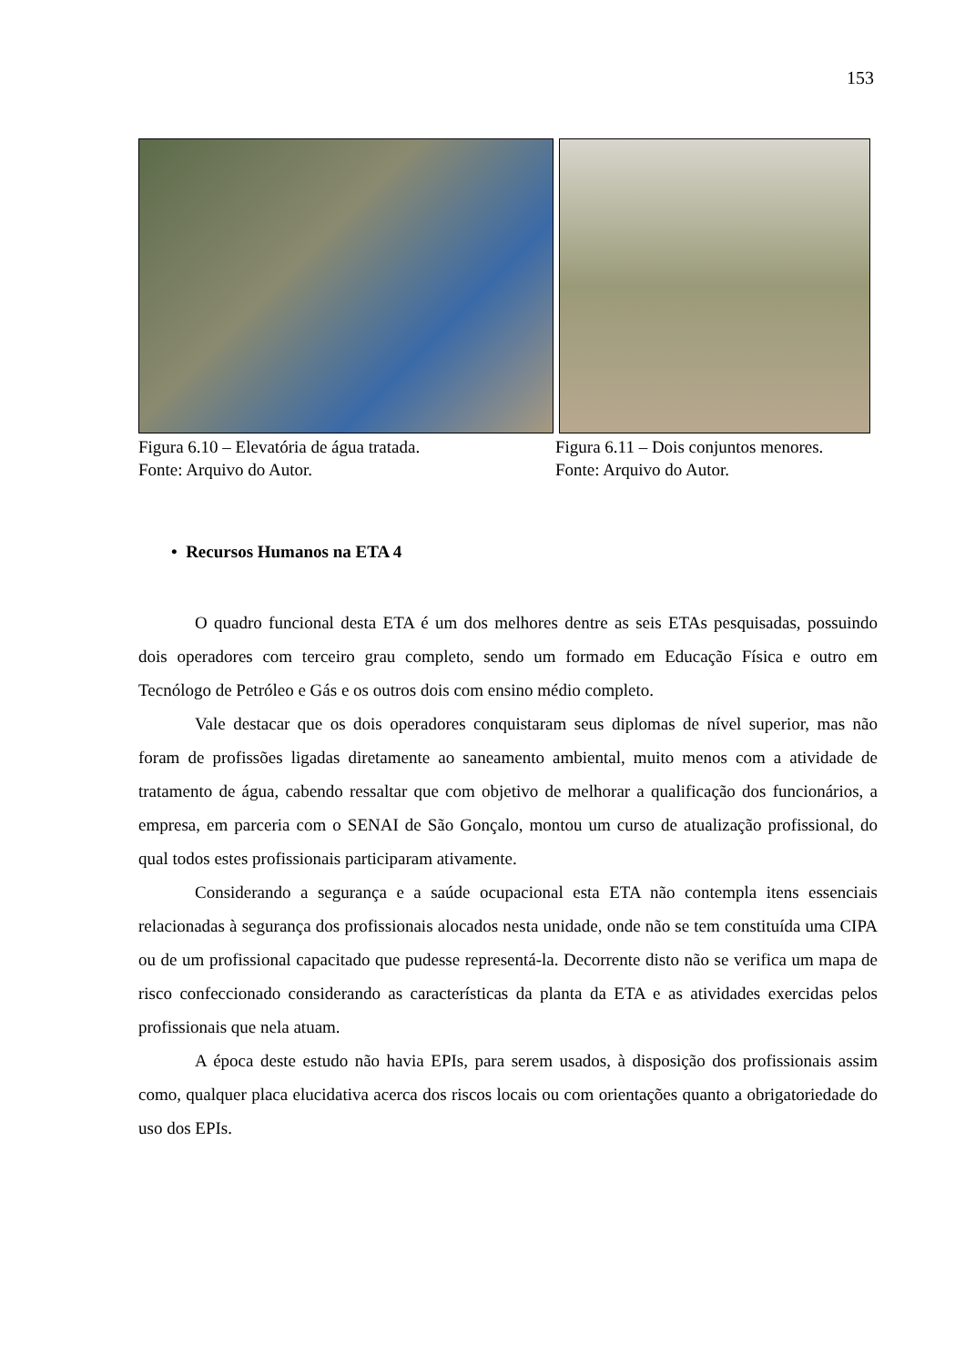153
Figura 6.10 – Elevatória de água tratada.
Fonte: Arquivo do Autor.
Figura 6.11 – Dois conjuntos menores.
Fonte: Arquivo do Autor.
• Recursos Humanos na ETA 4
O quadro funcional desta ETA é um dos melhores dentre as seis ETAs pesquisadas, possuindo dois operadores com terceiro grau completo, sendo um formado em Educação Física e outro em Tecnólogo de Petróleo e Gás e os outros dois com ensino médio completo.
Vale destacar que os dois operadores conquistaram seus diplomas de nível superior, mas não foram de profissões ligadas diretamente ao saneamento ambiental, muito menos com a atividade de tratamento de água, cabendo ressaltar que com objetivo de melhorar a qualificação dos funcionários, a empresa, em parceria com o SENAI de São Gonçalo, montou um curso de atualização profissional, do qual todos estes profissionais participaram ativamente.
Considerando a segurança e a saúde ocupacional esta ETA não contempla itens essenciais relacionadas à segurança dos profissionais alocados nesta unidade, onde não se tem constituída uma CIPA ou de um profissional capacitado que pudesse representá-la. Decorrente disto não se verifica um mapa de risco confeccionado considerando as características da planta da ETA e as atividades exercidas pelos profissionais que nela atuam.
A época deste estudo não havia EPIs, para serem usados, à disposição dos profissionais assim como, qualquer placa elucidativa acerca dos riscos locais ou com orientações quanto a obrigatoriedade do uso dos EPIs.